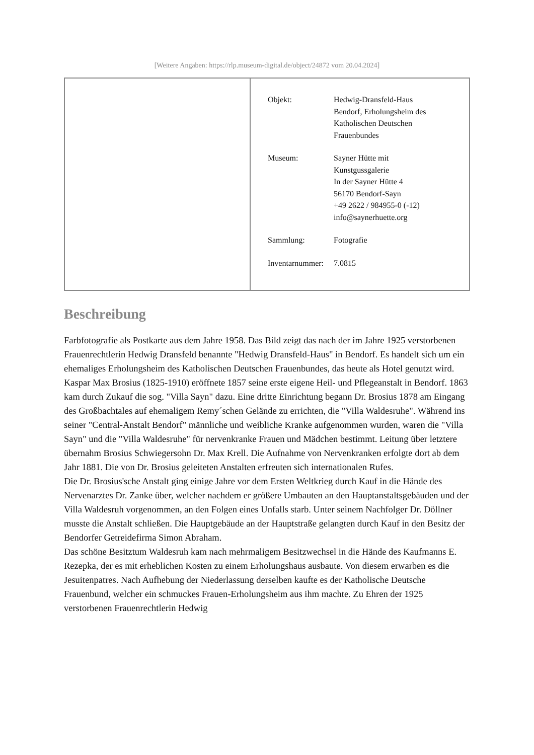[Weitere Angaben: https://rlp.museum-digital.de/object/24872 vom 20.04.2024]
| | / Objekt: / Hedwig-Dransfeld-Haus Bendorf, Erholungsheim des Katholischen Deutschen Frauenbundes / / Museum: / Sayner Hütte mit Kunstgussgalerie In der Sayner Hütte 4 56170 Bendorf-Sayn +49 2622 / 984955-0 (-12) info@saynerhuette.org / / Sammlung: / Fotografie / / Inventarnummer: / 7.0815 / |
Beschreibung
Farbfotografie als Postkarte aus dem Jahre 1958. Das Bild zeigt das nach der im Jahre 1925 verstorbenen Frauenrechtlerin Hedwig Dransfeld benannte "Hedwig Dransfeld-Haus" in Bendorf. Es handelt sich um ein ehemaliges Erholungsheim des Katholischen Deutschen Frauenbundes, das heute als Hotel genutzt wird.
Kaspar Max Brosius (1825-1910) eröffnete 1857 seine erste eigene Heil- und Pflegeanstalt in Bendorf. 1863 kam durch Zukauf die sog. "Villa Sayn" dazu. Eine dritte Einrichtung begann Dr. Brosius 1878 am Eingang des Großbachtales auf ehemaligem Remy´schen Gelände zu errichten, die "Villa Waldesruhe". Während ins seiner "Central-Anstalt Bendorf" männliche und weibliche Kranke aufgenommen wurden, waren die "Villa Sayn" und die "Villa Waldesruhe" für nervenkranke Frauen und Mädchen bestimmt. Leitung über letztere übernahm Brosius Schwiegersohn Dr. Max Krell. Die Aufnahme von Nervenkranken erfolgte dort ab dem Jahr 1881. Die von Dr. Brosius geleiteten Anstalten erfreuten sich internationalen Rufes.
Die Dr. Brosius'sche Anstalt ging einige Jahre vor dem Ersten Weltkrieg durch Kauf in die Hände des Nervenarztes Dr. Zanke über, welcher nachdem er größere Umbauten an den Hauptanstaltsgebäuden und der Villa Waldesruh vorgenommen, an den Folgen eines Unfalls starb. Unter seinem Nachfolger Dr. Döllner musste die Anstalt schließen. Die Hauptgebäude an der Hauptstraße gelangten durch Kauf in den Besitz der Bendorfer Getreidefirma Simon Abraham.
Das schöne Besitztum Waldesruh kam nach mehrmaligem Besitzwechsel in die Hände des Kaufmanns E. Rezepka, der es mit erheblichen Kosten zu einem Erholungshaus ausbaute. Von diesem erwarben es die Jesuitenpatres. Nach Aufhebung der Niederlassung derselben kaufte es der Katholische Deutsche Frauenbund, welcher ein schmuckes Frauen-Erholungsheim aus ihm machte. Zu Ehren der 1925 verstorbenen Frauenrechtlerin Hedwig